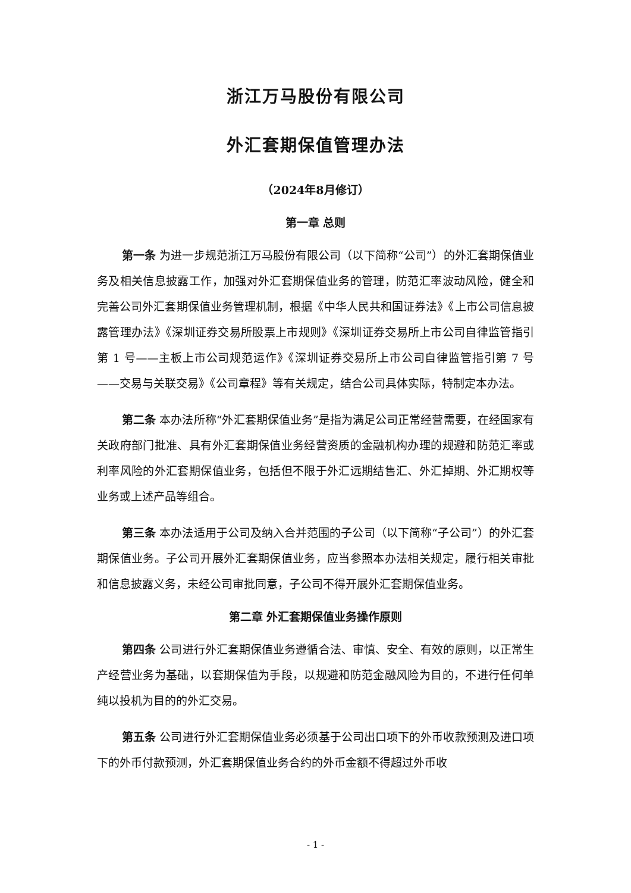浙江万马股份有限公司
外汇套期保值管理办法
（2024年8月修订）
第一章 总则
第一条 为进一步规范浙江万马股份有限公司（以下简称“公司”）的外汇套期保值业务及相关信息披露工作，加强对外汇套期保值业务的管理，防范汇率波动风险，健全和完善公司外汇套期保值业务管理机制，根据《中华人民共和国证券法》《上市公司信息披露管理办法》《深圳证券交易所股票上市规则》《深圳证券交易所上市公司自律监管指引第 1 号——主板上市公司规范运作》《深圳证券交易所上市公司自律监管指引第 7 号——交易与关联交易》《公司章程》等有关规定，结合公司具体实际，特制定本办法。
第二条 本办法所称“外汇套期保值业务”是指为满足公司正常经营需要，在经国家有关政府部门批准、具有外汇套期保值业务经营资质的金融机构办理的规避和防范汇率或利率风险的外汇套期保值业务，包括但不限于外汇远期结售汇、外汇掉期、外汇期权等业务或上述产品等组合。
第三条 本办法适用于公司及纳入合并范围的子公司（以下简称“子公司”）的外汇套期保值业务。子公司开展外汇套期保值业务，应当参照本办法相关规定，履行相关审批和信息披露义务，未经公司审批同意，子公司不得开展外汇套期保值业务。
第二章 外汇套期保值业务操作原则
第四条 公司进行外汇套期保值业务遵循合法、审慎、安全、有效的原则，以正常生产经营业务为基础，以套期保值为手段，以规避和防范金融风险为目的，不进行任何单纯以投机为目的的外汇交易。
第五条 公司进行外汇套期保值业务必须基于公司出口项下的外币收款预测及进口项下的外币付款预测，外汇套期保值业务合约的外币金额不得超过外币收
- 1 -